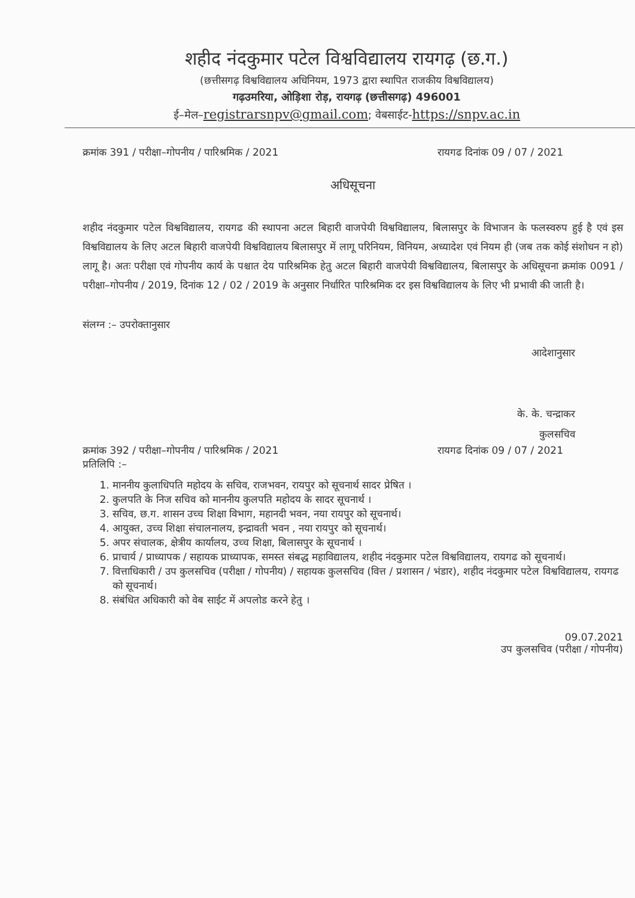शहीद नंदकुमार पटेल विश्वविद्यालय रायगढ़ (छ.ग.)
(छत्तीसगढ़ विश्वविद्यालय अधिनियम, 1973 द्वारा स्थापित राजकीय विश्वविद्यालय)
गढ़उमरिया, ओड़िशा रोड़, रायगढ़ (छत्तीसगढ़) 496001
ई–मेल–registrarsnpv@gmail.com; वेबसाईट-https://snpv.ac.in
क्रमांक 391 / परीक्षा–गोपनीय / पारिश्रमिक / 2021 रायगढ दिनांक 09 / 07 / 2021
अधिसूचना
शहीद नंदकुमार पटेल विश्वविद्यालय, रायगढ की स्थापना अटल बिहारी वाजपेयी विश्वविद्यालय, बिलासपुर के विभाजन के फलस्वरुप हुई है एवं इस विश्वविद्यालय के लिए अटल बिहारी वाजपेयी विश्वविद्यालय बिलासपुर में लागू परिनियम, विनियम, अध्यादेश एवं नियम ही (जब तक कोई संशोधन न हो) लागू है। अतः परीक्षा एवं गोपनीय कार्य के पश्चात देय पारिश्रमिक हेतु अटल बिहारी वाजपेयी विश्वविद्यालय, बिलासपुर के अधिसूचना क्रमांक 0091 / परीक्षा–गोपनीय / 2019, दिनांक 12 / 02 / 2019 के अनुसार निर्धारित पारिश्रमिक दर इस विश्वविद्यालय के लिए भी प्रभावी की जाती है।
संलग्न :– उपरोक्तानुसार
आदेशानुसार
के. के. चन्द्राकर
कुलसचिव
क्रमांक 392 / परीक्षा–गोपनीय / पारिश्रमिक / 2021 रायगढ दिनांक 09 / 07 / 2021
प्रतिलिपि :–
1. माननीय कुलाधिपति महोदय के सचिव, राजभवन, रायपुर को सूचनार्थ सादर प्रेषित ।
2. कुलपति के निज सचिव को माननीय कुलपति महोदय के सादर सूचनार्थ ।
3. सचिव, छ.ग. शासन उच्च शिक्षा विभाग, महानदी भवन, नया रायपुर को सूचनार्थ।
4. आयुक्त, उच्च शिक्षा संचालनालय, इन्द्रावती भवन , नया रायपुर को सूचनार्थ।
5. अपर संचालक, क्षेत्रीय कार्यालय, उच्च शिक्षा, बिलासपुर के सूचनार्थ ।
6. प्राचार्य / प्राध्यापक / सहायक प्राध्यापक, समस्त संबद्ध महाविद्यालय, शहीद नंदकुमार पटेल विश्वविद्यालय, रायगढ को सूचनार्थ।
7. वित्ताधिकारी / उप कुलसचिव (परीक्षा / गोपनीय) / सहायक कुलसचिव (वित्त / प्रशासन / भंडार), शहीद नंदकुमार पटेल विश्वविद्यालय, रायगढ को सूचनार्थ।
8. संबंधित अधिकारी को वेब साईट में अपलोड करने हेतु ।
09.07.2021
उप कुलसचिव (परीक्षा / गोपनीय)